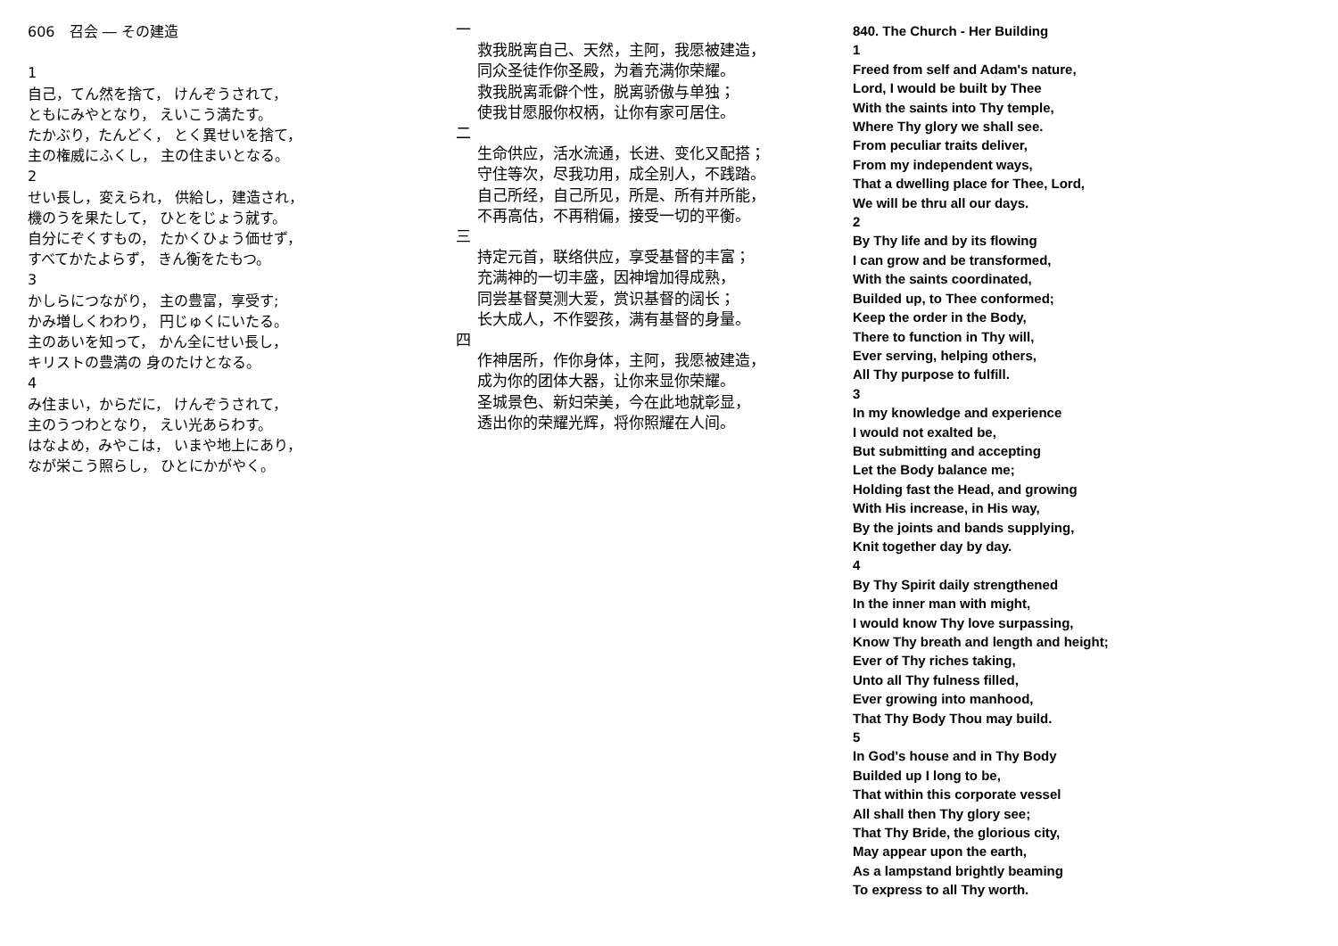606　召会 ― その建造
1
自己，てん然を捨て， けんぞうされて，
ともにみやとなり， えいこう満たす。
たかぶり，たんどく， とく異せいを捨て，
主の権威にふくし， 主の住まいとなる。
2
せい長し，変えられ， 供給し，建造され，
機のうを果たして， ひとをじょう就す。
自分にぞくすもの， たかくひょう価せず，
すべてかたよらず， きん衡をたもつ。
3
かしらにつながり， 主の豊富，享受す;
かみ増しくわわり， 円じゅくにいたる。
主のあいを知って， かん全にせい長し，
キリストの豊満の 身のたけとなる。
4
み住まい，からだに， けんぞうされて，
主のうつわとなり， えい光あらわす。
はなよめ，みやこは， いまや地上にあり，
なが栄こう照らし， ひとにかがやく。
一
救我脱离自己、天然，主阿，我愿被建造，
同众圣徒作你圣殿，为着充满你荣耀。
救我脱离乖僻个性，脱离骄傲与单独；
使我甘愿服你权柄，让你有家可居住。
二
生命供应，活水流通，长进、变化又配搭；
守住等次，尽我功用，成全别人，不践踏。
自己所经，自己所见，所是、所有并所能，
不再高估，不再稍偏，接受一切的平衡。
三
持定元首，联络供应，享受基督的丰富；
充满神的一切丰盛，因神增加得成熟，
同尝基督莫测大爱，赏识基督的阔长；
长大成人，不作婴孩，满有基督的身量。
四
作神居所，作你身体，主阿，我愿被建造，
成为你的团体大器，让你来显你荣耀。
圣城景色、新妇荣美，今在此地就彰显，
透出你的荣耀光辉，将你照耀在人间。
840. The Church - Her Building
1
Freed from self and Adam's nature,
Lord, I would be built by Thee
With the saints into Thy temple,
Where Thy glory we shall see.
From peculiar traits deliver,
From my independent ways,
That a dwelling place for Thee, Lord,
We will be thru all our days.
2
By Thy life and by its flowing
I can grow and be transformed,
With the saints coordinated,
Builded up, to Thee conformed;
Keep the order in the Body,
There to function in Thy will,
Ever serving, helping others,
All Thy purpose to fulfill.
3
In my knowledge and experience
I would not exalted be,
But submitting and accepting
Let the Body balance me;
Holding fast the Head, and growing
With His increase, in His way,
By the joints and bands supplying,
Knit together day by day.
4
By Thy Spirit daily strengthened
In the inner man with might,
I would know Thy love surpassing,
Know Thy breath and length and height;
Ever of Thy riches taking,
Unto all Thy fulness filled,
Ever growing into manhood,
That Thy Body Thou may build.
5
In God's house and in Thy Body
Builded up I long to be,
That within this corporate vessel
All shall then Thy glory see;
That Thy Bride, the glorious city,
May appear upon the earth,
As a lampstand brightly beaming
To express to all Thy worth.